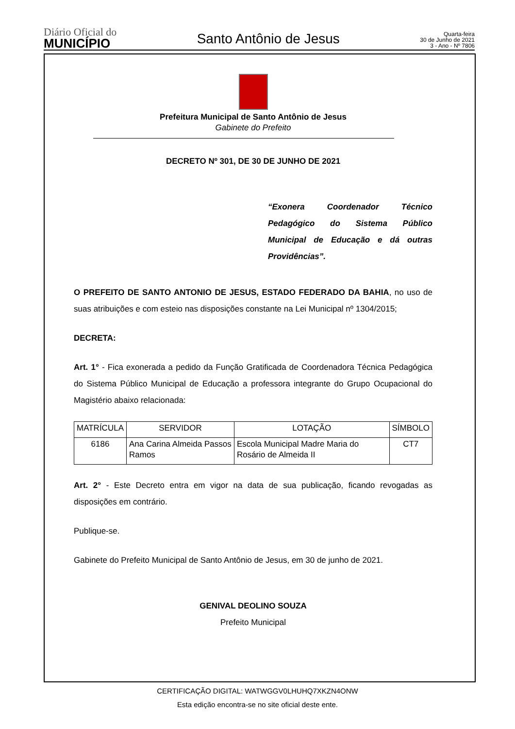Diário Oficial do
MUNICÍPIO
Santo Antônio de Jesus
Quarta-feira
30 de Junho de 2021
3 - Ano - Nº 7806
Prefeitura Municipal de Santo Antônio de Jesus
Gabinete do Prefeito
DECRETO Nº 301, DE 30 DE JUNHO DE 2021
“Exonera Coordenador Técnico Pedagógico do Sistema Público Municipal de Educação e dá outras Providências”.
O PREFEITO DE SANTO ANTONIO DE JESUS, ESTADO FEDERADO DA BAHIA, no uso de suas atribuições e com esteio nas disposições constante na Lei Municipal nº 1304/2015;
DECRETA:
Art. 1° - Fica exonerada a pedido da Função Gratificada de Coordenadora Técnica Pedagógica do Sistema Público Municipal de Educação a professora integrante do Grupo Ocupacional do Magistério abaixo relacionada:
| MATRÍCULA | SERVIDOR | LOTAÇÃO | SÍMBOLO |
| 6186 | Ana Carina Almeida Passos Ramos | Escola Municipal Madre Maria do Rosário de Almeida II | CT7 |
Art. 2° - Este Decreto entra em vigor na data de sua publicação, ficando revogadas as disposições em contrário.
Publique-se.
Gabinete do Prefeito Municipal de Santo Antônio de Jesus, em 30 de junho de 2021.
GENIVAL DEOLINO SOUZA
Prefeito Municipal
CERTIFICAÇÃO DIGITAL: WATWGGV0LHUHQ7XKZN4ONW
Esta edição encontra-se no site oficial deste ente.